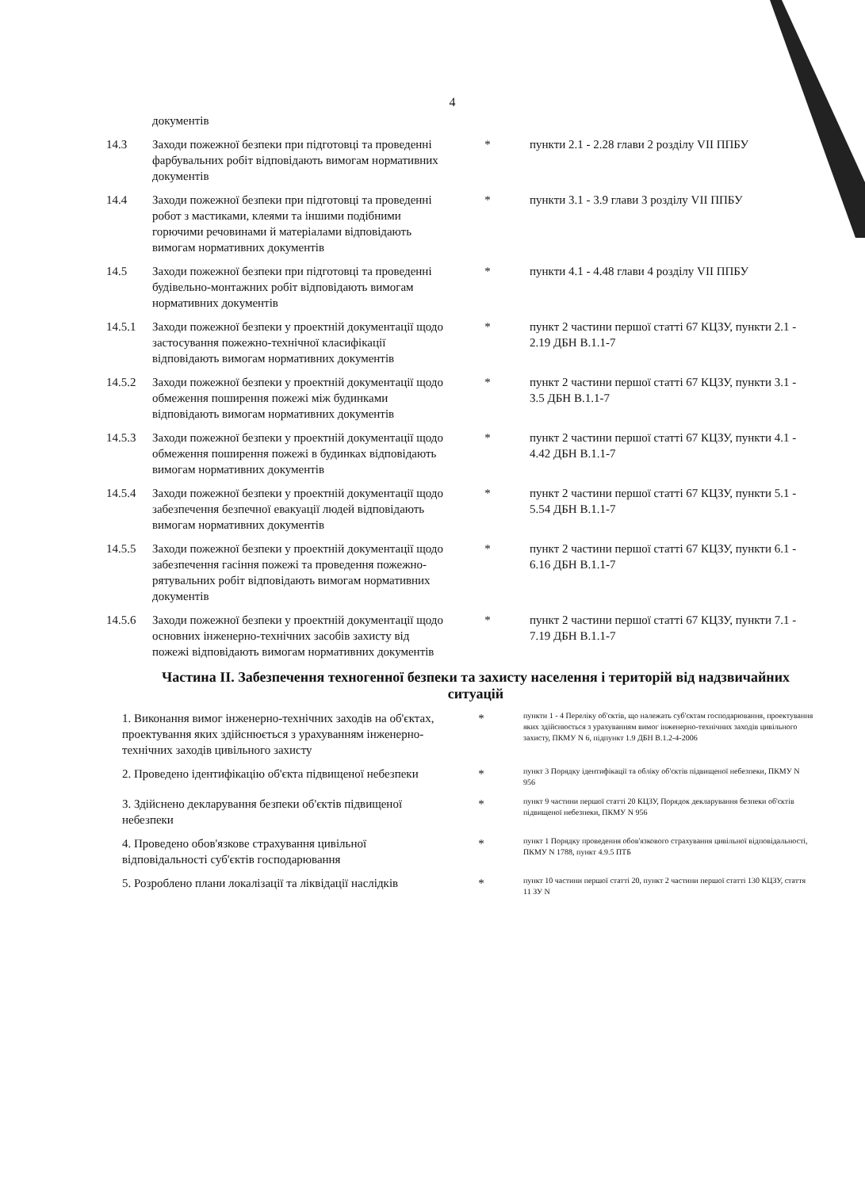4
| | документів | | |
| 14.3 | Заходи пожежної безпеки при підготовці та проведенні фарбувальних робіт відповідають вимогам нормативних документів | * | пункти 2.1 - 2.28 глави 2 розділу VII ППБУ |
| 14.4 | Заходи пожежної безпеки при підготовці та проведенні робот з мастиками, клеями та іншими подібними горючими речовинами й матеріалами відповідають вимогам нормативних документів | * | пункти 3.1 - 3.9 глави 3 розділу VII ППБУ |
| 14.5 | Заходи пожежної безпеки при підготовці та проведенні будівельно-монтажних робіт відповідають вимогам нормативних документів | * | пункти 4.1 - 4.48 глави 4 розділу VII ППБУ |
| 14.5.1 | Заходи пожежної безпеки у проектній документації щодо застосування пожежно-технічної класифікації відповідають вимогам нормативних документів | * | пункт 2 частини першої статті 67 КЦЗУ, пункти 2.1 - 2.19 ДБН В.1.1-7 |
| 14.5.2 | Заходи пожежної безпеки у проектній документації щодо обмеження поширення пожежі між будинками відповідають вимогам нормативних документів | * | пункт 2 частини першої статті 67 КЦЗУ, пункти 3.1 - 3.5 ДБН В.1.1-7 |
| 14.5.3 | Заходи пожежної безпеки у проектній документації щодо обмеження поширення пожежі в будинках відповідають вимогам нормативних документів | * | пункт 2 частини першої статті 67 КЦЗУ, пункти 4.1 - 4.42 ДБН В.1.1-7 |
| 14.5.4 | Заходи пожежної безпеки у проектній документації щодо забезпечення безпечної евакуації людей відповідають вимогам нормативних документів | * | пункт 2 частини першої статті 67 КЦЗУ, пункти 5.1 - 5.54 ДБН В.1.1-7 |
| 14.5.5 | Заходи пожежної безпеки у проектній документації щодо забезпечення гасіння пожежі та проведення пожежно-рятувальних робіт відповідають вимогам нормативних документів | * | пункт 2 частини першої статті 67 КЦЗУ, пункти 6.1 - 6.16 ДБН В.1.1-7 |
| 14.5.6 | Заходи пожежної безпеки у проектній документації щодо основних інженерно-технічних засобів захисту від пожежі відповідають вимогам нормативних документів | * | пункт 2 частини першої статті 67 КЦЗУ, пункти 7.1 - 7.19 ДБН В.1.1-7 |
Частина II. Забезпечення техногенної безпеки та захисту населення і територій від надзвичайних ситуацій
| 1. Виконання вимог інженерно-технічних заходів на об'єктах, проектування яких здійснюється з урахуванням інженерно-технічних заходів цивільного захисту | * | пункти 1 - 4 Переліку об'єктів, що належать суб'єктам господарювання, проектування яких здійснюється з урахуванням вимог інженерно-технічних заходів цивільного захисту, ПКМУ N 6, підпункт 1.9 ДБН В.1.2-4-2006 |
| 2. Проведено ідентифікацію об'єкта підвищеної небезпеки | * | пункт 3 Порядку ідентифікації та обліку об'єктів підвищеної небезпеки, ПКМУ N 956 |
| 3. Здійснено декларування безпеки об'єктів підвищеної небезпеки | * | пункт 9 частини першої статті 20 КЦЗУ, Порядок декларування безпеки об'єктів підвищеної небезпеки, ПКМУ N 956 |
| 4. Проведено обов'язкове страхування цивільної відповідальності суб'єктів господарювання | * | пункт 1 Порядку проведення обов'язкового страхування цивільної відповідальності, ПКМУ N 1788, пункт 4.9.5 ПТБ |
| 5. Розроблено плани локалізації та ліквідації наслідків | * | пункт 10 частини першої статті 20, пункт 2 частини першої статті 130 КЦЗУ, стаття 11 ЗУ N |